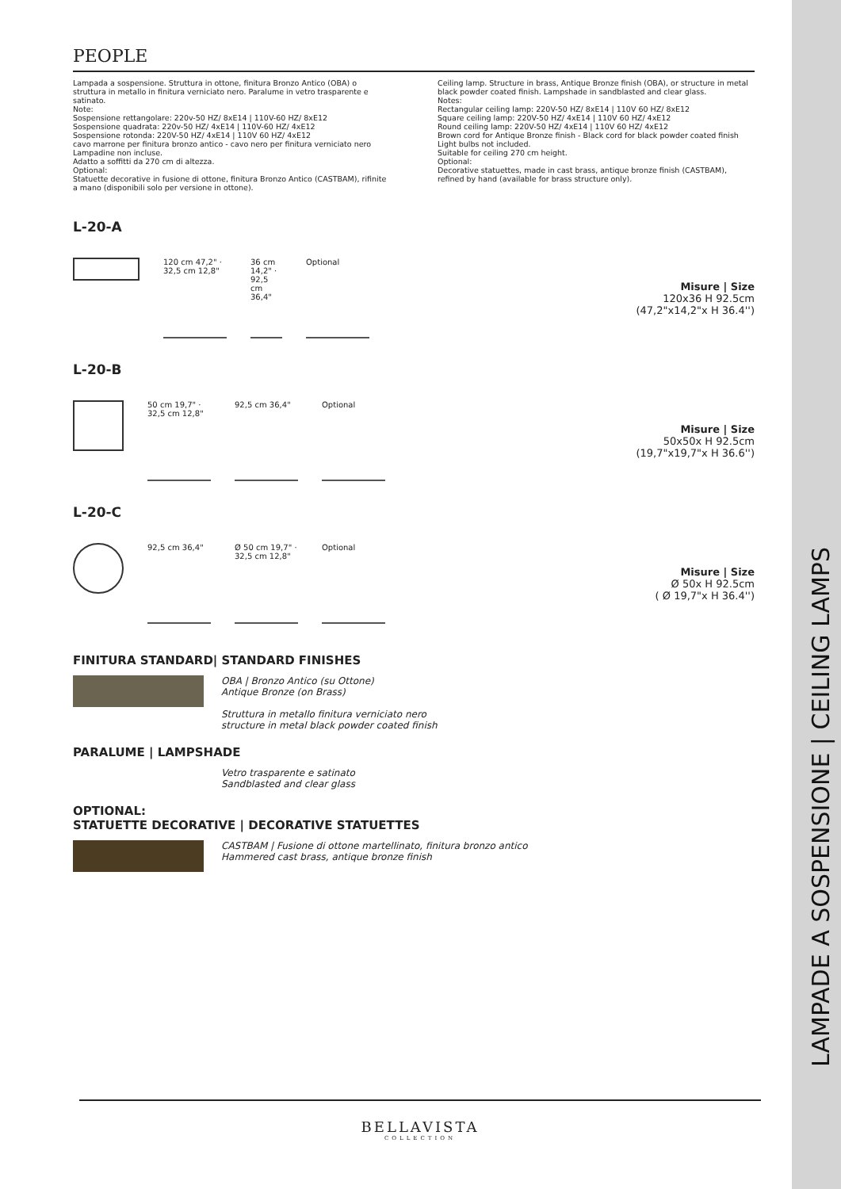LAMPADE A SOSPENSIONE | CEILING LAMPS
PEOPLE
Lampada a sospensione. Struttura in ottone, finitura Bronzo Antico (OBA) o struttura in metallo in finitura verniciato nero. Paralume in vetro trasparente e satinato.
Note:
Sospensione rettangolare: 220v-50 HZ/ 8xE14 | 110V-60 HZ/ 8xE12
Sospensione quadrata: 220v-50 HZ/ 4xE14 | 110V-60 HZ/ 4xE12
Sospensione rotonda: 220V-50 HZ/ 4xE14 | 110V 60 HZ/ 4xE12
cavo marrone per finitura bronzo antico - cavo nero per finitura verniciato nero
Lampadine non incluse.
Adatto a soffitti da 270 cm di altezza.
Optional:
Statuette decorative in fusione di ottone, finitura Bronzo Antico (CASTBAM), rifinite a mano (disponibili solo per versione in ottone).
Ceiling lamp. Structure in brass, Antique Bronze finish (OBA), or structure in metal black powder coated finish. Lampshade in sandblasted and clear glass.
Notes:
Rectangular ceiling lamp: 220V-50 HZ/ 8xE14 | 110V 60 HZ/ 8xE12
Square ceiling lamp: 220V-50 HZ/ 4xE14 | 110V 60 HZ/ 4xE12
Round ceiling lamp: 220V-50 HZ/ 4xE14 | 110V 60 HZ/ 4xE12
Brown cord for Antique Bronze finish - Black cord for black powder coated finish
Light bulbs not included.
Suitable for ceiling 270 cm height.
Optional:
Decorative statuettes, made in cast brass, antique bronze finish (CASTBAM), refined by hand (available for brass structure only).
L-20-A
120 cm 47,2" · 32,5 cm 12,8"
36 cm 14,2" · 92,5 cm 36,4"
Optional
Misure | Size
120x36 H 92.5cm
(47,2"x14,2"x H 36.4'')
L-20-B
50 cm 19,7" · 32,5 cm 12,8"
92,5 cm 36,4" Optional
Misure | Size
50x50x H 92.5cm
(19,7"x19,7"x H 36.6'')
L-20-C
92,5 cm 36,4" Ø 50 cm 19,7" · 32,5 cm 12,8"
Optional
Misure | Size
Ø 50x H 92.5cm
( Ø 19,7"x H 36.4'')
FINITURA STANDARD| STANDARD FINISHES
OBA | Bronzo Antico (su Ottone)
Antique Bronze (on Brass)
Struttura in metallo finitura verniciato nero
structure in metal black powder coated finish
PARALUME | LAMPSHADE
Vetro trasparente e satinato
Sandblasted and clear glass
OPTIONAL:
STATUETTE DECORATIVE | DECORATIVE STATUETTES
CASTBAM | Fusione di ottone martellinato, finitura bronzo antico
Hammered cast brass, antique bronze finish
BELLAVISTA
COLLECTION